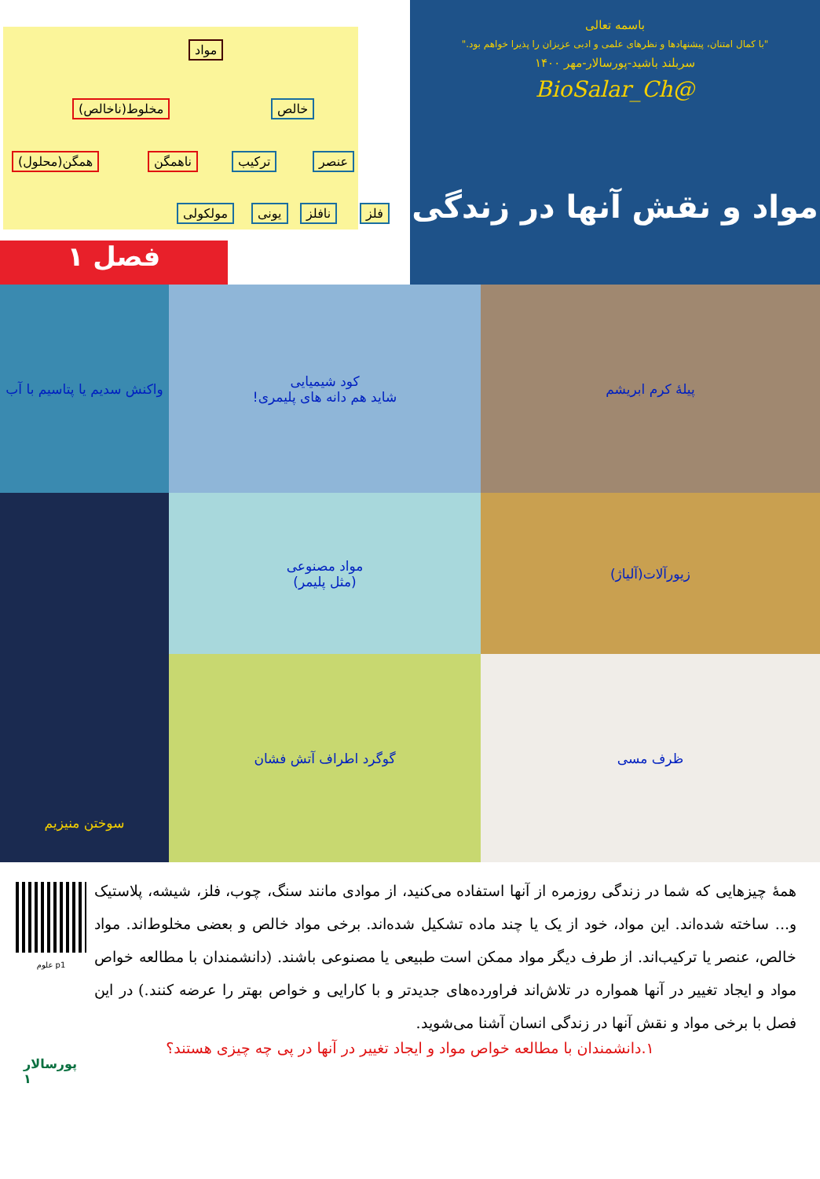باسمه تعالی
"با کمال امتنان، پیشنهادها و نظرهای علمی و ادبی عزیزان را پذیرا خواهم بود."
سربلند باشید-پورسالار-مهر ۱۴۰۰
@BioSalar_Ch
مواد و نقش آنها در زندگی
مواد
خالص مخلوط(ناخالص)
عنصر ترکیب ناهمگن همگن(محلول)
فلز نافلز یونی مولکولی
فصل ۱
واکنش سدیم یا پتاسیم با آب
کود شیمیایی
شاید هم دانه های پلیمری!
پیلهٔ کرم ابریشم
سوختن منیزیم
مواد مصنوعی
(مثل پلیمر)
زیورآلات(آلیاژ)
گوگرد اطراف آتش فشان
ظرف مسی
همهٔ چیزهایی که شما در زندگی روزمره از آنها استفاده می‌کنید، از موادی مانند سنگ، چوب، فلز، شیشه، پلاستیک و... ساخته شده‌اند. این مواد، خود از یک یا چند ماده تشکیل شده‌اند. برخی مواد خالص و بعضی مخلوط‌اند. مواد خالص، عنصر یا ترکیب‌اند. از طرف دیگر مواد ممکن است طبیعی یا مصنوعی باشند. (دانشمندان با مطالعه خواص مواد و ایجاد تغییر در آنها همواره در تلاش‌اند فراورده‌های جدیدتر و با کارایی و خواص بهتر را عرضه کنند.) در این فصل با برخی مواد و نقش آنها در زندگی انسان آشنا می‌شوید.
p1 علوم
۱.دانشمندان با مطالعه خواص مواد و ایجاد تغییر در آنها در پی چه چیزی هستند؟
پورسالار
۱